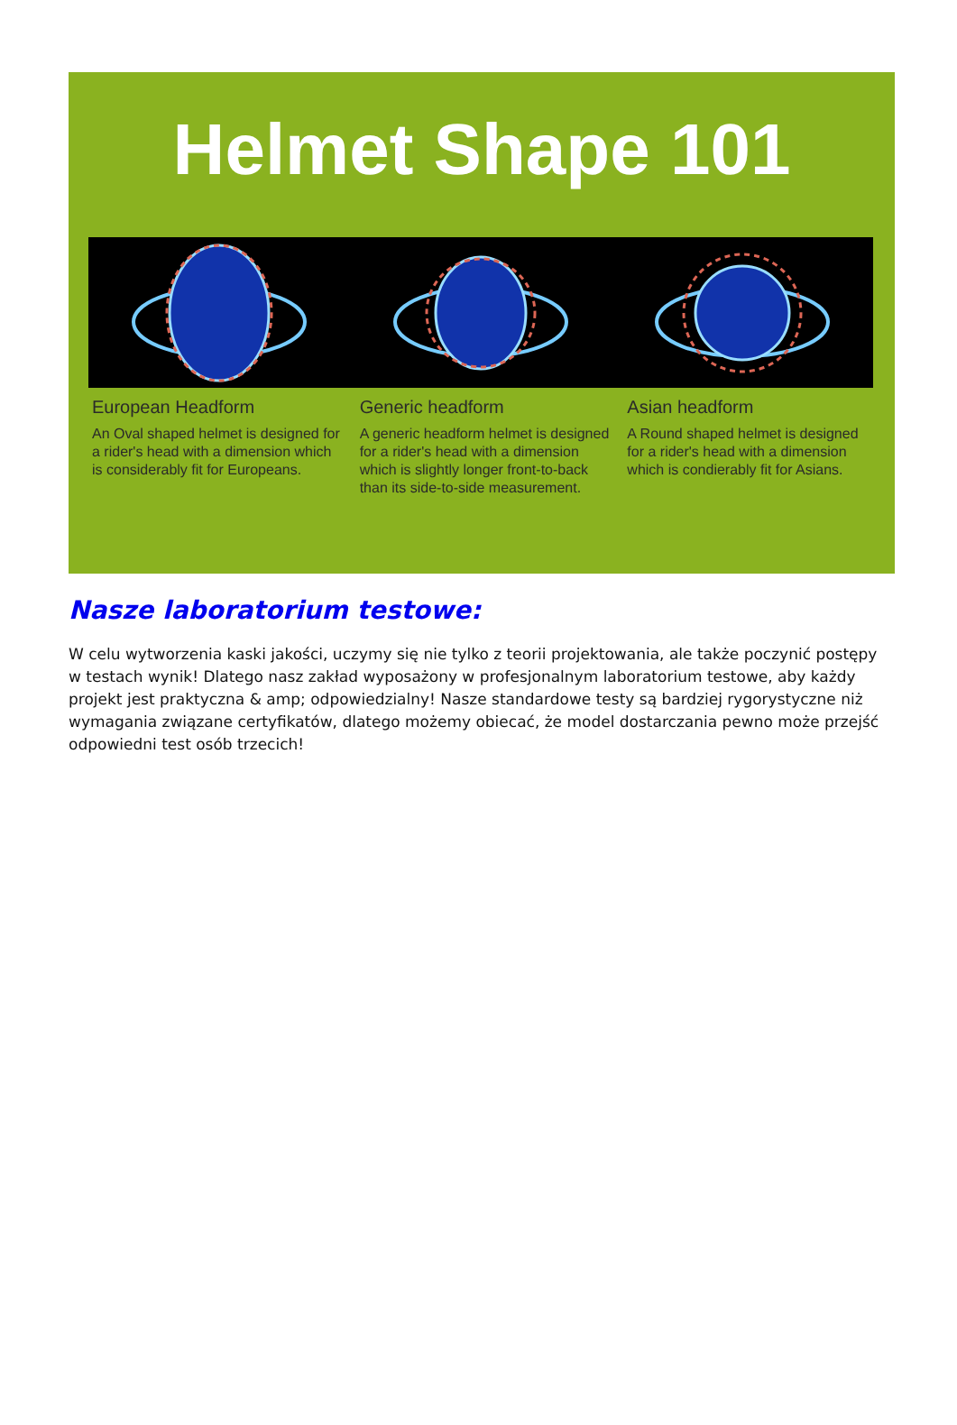Helmet Shape 101
European Headform
An Oval shaped helmet is designed for a rider's head with a dimension which is considerably fit for Europeans.
Generic headform
A generic headform helmet is designed for a rider's head with a dimension which is slightly longer front-to-back than its side-to-side measurement.
Asian headform
A Round shaped helmet is designed for a rider's head with a dimension which is condierably fit for Asians.
Nasze laboratorium testowe:
W celu wytworzenia kaski jakości, uczymy się nie tylko z teorii projektowania, ale także poczynić postępy w testach wynik! Dlatego nasz zakład wyposażony w profesjonalnym laboratorium testowe, aby każdy projekt jest praktyczna & amp; odpowiedzialny! Nasze standardowe testy są bardziej rygorystyczne niż wymagania związane certyfikatów, dlatego możemy obiecać, że model dostarczania pewno może przejść odpowiedni test osób trzecich!